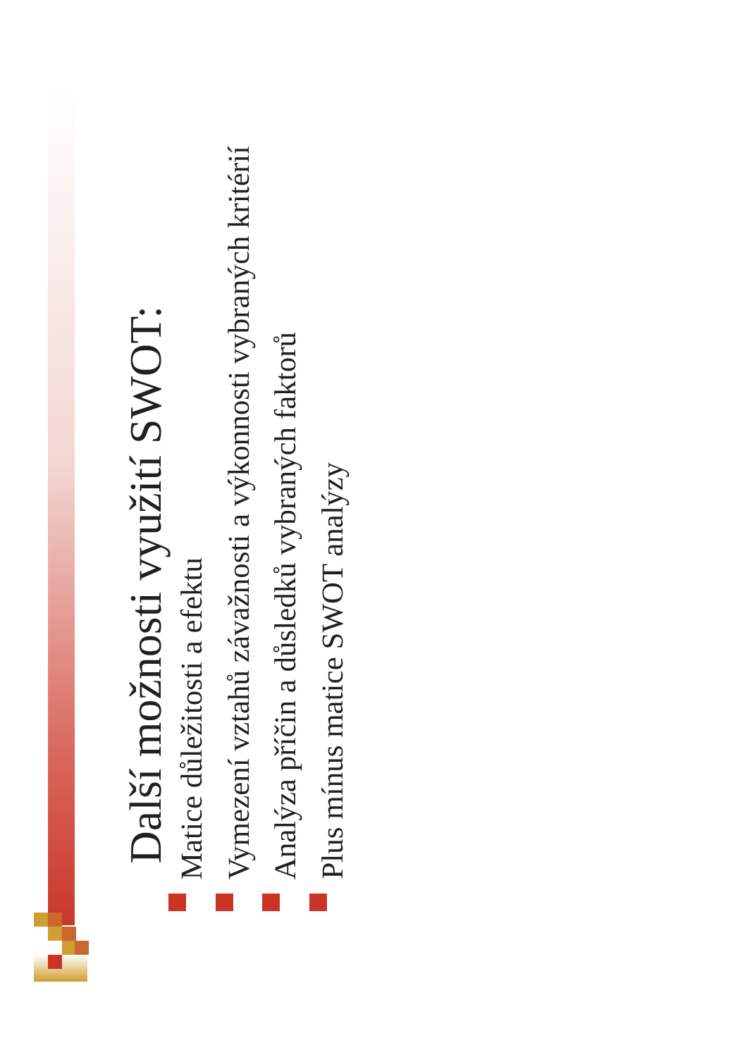Další možnosti využití SWOT:
Matice důležitosti a efektu
Vymezení vztahů závažnosti a výkonnosti vybraných kritérií
Analýza příčin a důsledků vybraných faktorů
Plus mínus matice SWOT analýzy